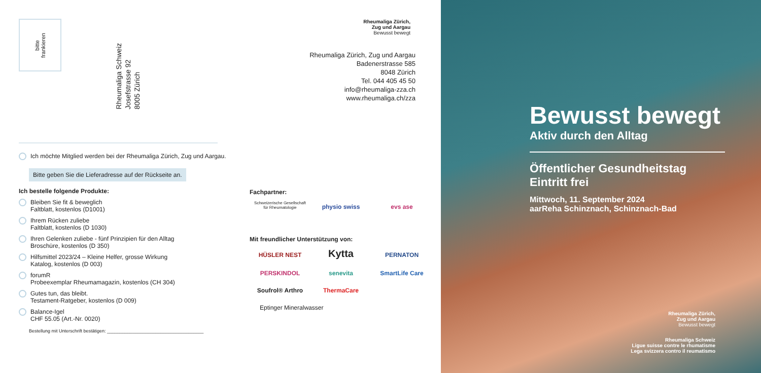bitte
frankieren
Rheumaliga Schweiz
Josefstrasse 92
8005 Zürich
Ich möchte Mitglied werden bei der Rheumaliga Zürich, Zug und Aargau.
Bitte geben Sie die Lieferadresse auf der Rückseite an.
Ich bestelle folgende Produkte:
Bleiben Sie fit & beweglich
Faltblatt, kostenlos (D1001)
Ihrem Rücken zuliebe
Faltblatt, kostenlos (D 1030)
Ihren Gelenken zuliebe - fünf Prinzipien für den Alltag
Broschüre, kostenlos (D 350)
Hilfsmittel 2023/24 – Kleine Helfer, grosse Wirkung
Katalog, kostenlos (D 003)
forumR
Probeexemplar Rheumamagazin, kostenlos (CH 304)
Gutes tun, das bleibt.
Testament-Ratgeber, kostenlos (D 009)
Balance-Igel
CHF 55.05 (Art.-Nr. 0020)
Bestellung mit Unterschrift bestätigen: ______________________________________
Rheumaliga Zürich,
Zug und Aargau
Bewusst bewegt
Rheumaliga Zürich, Zug und Aargau
Badenerstrasse 585
8048 Zürich
Tel. 044 405 45 50
info@rheumaliga-zza.ch
www.rheumaliga.ch/zza
Fachpartner:
Schweizerische Gesellschaft für Rheumatologie physio swiss evs ase
Mit freundlicher Unterstützung von:
HÜSLER NEST Kytta PERNATON PERSKINDOL senevita SmartLife Care Soufrol® Arthro ThermaCare
Eptinger Mineralwasser
Bewusst bewegt
Aktiv durch den Alltag
Öffentlicher Gesundheitstag
Eintritt frei
Mittwoch, 11. September 2024
aarReha Schinznach, Schinznach-Bad
Rheumaliga Zürich,
Zug und Aargau
Bewusst bewegt
Rheumaliga Schweiz
Ligue suisse contre le rhumatisme
Lega svizzera contro il reumatismo